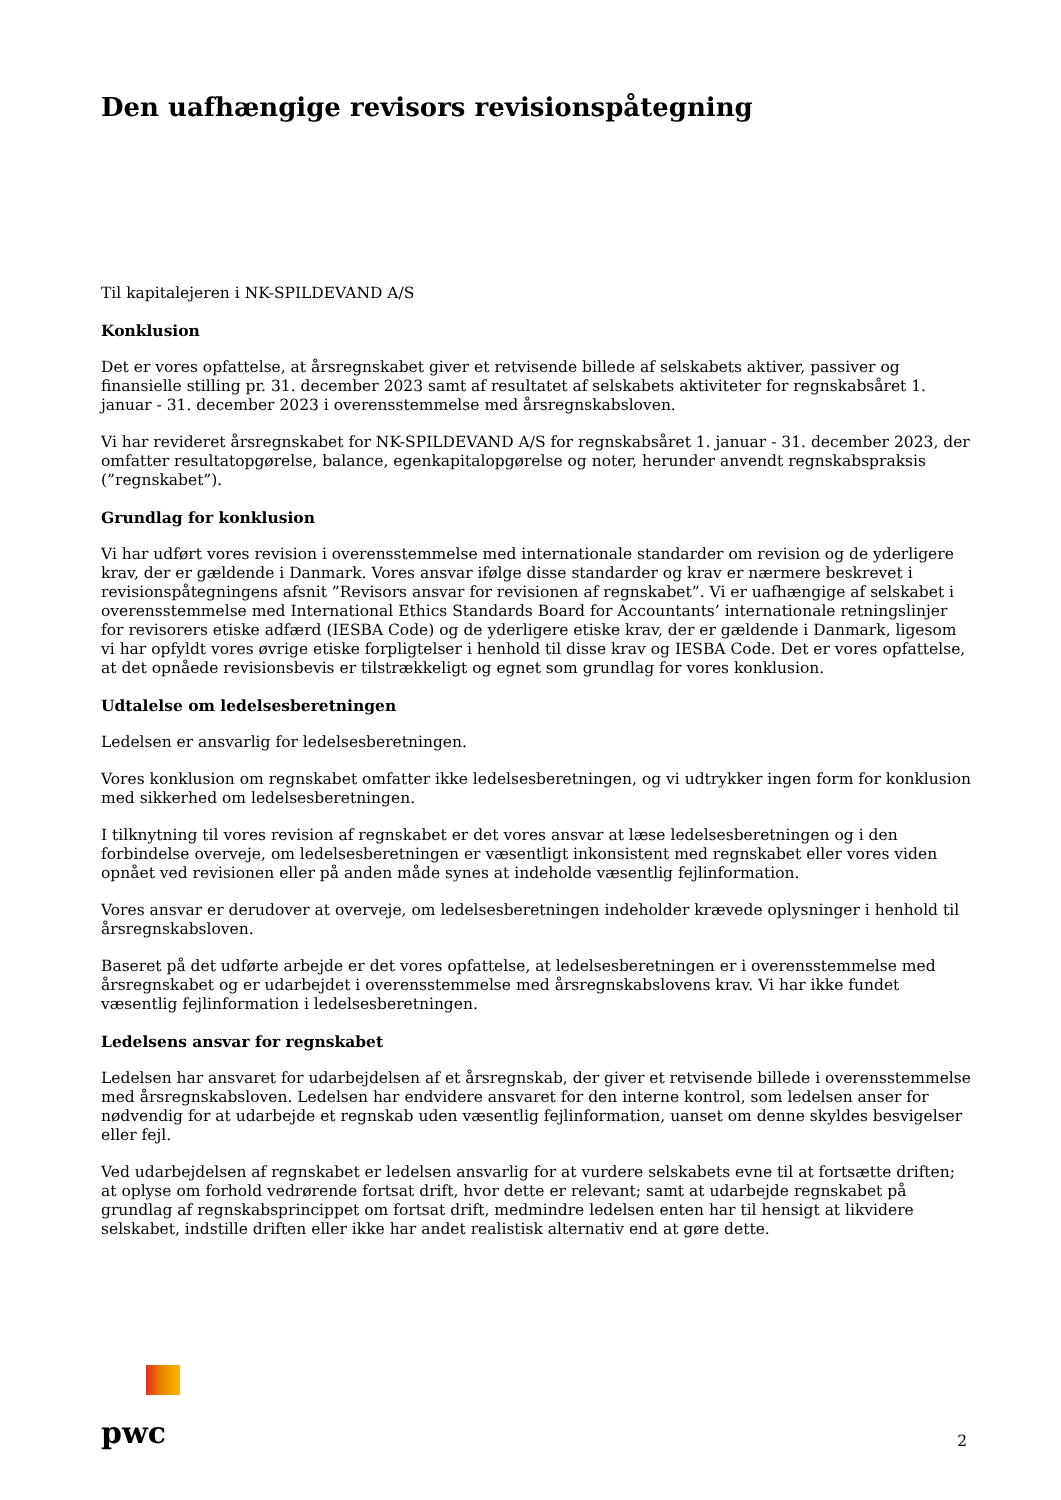Den uafhængige revisors revisionspåtegning
Til kapitalejeren i NK-SPILDEVAND A/S
Konklusion
Det er vores opfattelse, at årsregnskabet giver et retvisende billede af selskabets aktiver, passiver og finansielle stilling pr. 31. december 2023 samt af resultatet af selskabets aktiviteter for regnskabsåret 1. januar - 31. december 2023 i overensstemmelse med årsregnskabsloven.
Vi har revideret årsregnskabet for NK-SPILDEVAND A/S for regnskabsåret 1. januar - 31. december 2023, der omfatter resultatopgørelse, balance, egenkapitalopgørelse og noter, herunder anvendt regnskabspraksis (”regnskabet”).
Grundlag for konklusion
Vi har udført vores revision i overensstemmelse med internationale standarder om revision og de yderligere krav, der er gældende i Danmark. Vores ansvar ifølge disse standarder og krav er nærmere beskrevet i revisionspåtegningens afsnit ”Revisors ansvar for revisionen af regnskabet”. Vi er uafhængige af selskabet i overensstemmelse med International Ethics Standards Board for Accountants’ internationale retningslinjer for revisorers etiske adfærd (IESBA Code) og de yderligere etiske krav, der er gældende i Danmark, ligesom vi har opfyldt vores øvrige etiske forpligtelser i henhold til disse krav og IESBA Code. Det er vores opfattelse, at det opnåede revisionsbevis er tilstrækkeligt og egnet som grundlag for vores konklusion.
Udtalelse om ledelsesberetningen
Ledelsen er ansvarlig for ledelsesberetningen.
Vores konklusion om regnskabet omfatter ikke ledelsesberetningen, og vi udtrykker ingen form for konklusion med sikkerhed om ledelsesberetningen.
I tilknytning til vores revision af regnskabet er det vores ansvar at læse ledelsesberetningen og i den forbindelse overveje, om ledelsesberetningen er væsentligt inkonsistent med regnskabet eller vores viden opnået ved revisionen eller på anden måde synes at indeholde væsentlig fejlinformation.
Vores ansvar er derudover at overveje, om ledelsesberetningen indeholder krævede oplysninger i henhold til årsregnskabsloven.
Baseret på det udførte arbejde er det vores opfattelse, at ledelsesberetningen er i overensstemmelse med årsregnskabet og er udarbejdet i overensstemmelse med årsregnskabslovens krav. Vi har ikke fundet væsentlig fejlinformation i ledelsesberetningen.
Ledelsens ansvar for regnskabet
Ledelsen har ansvaret for udarbejdelsen af et årsregnskab, der giver et retvisende billede i overensstemmelse med årsregnskabsloven. Ledelsen har endvidere ansvaret for den interne kontrol, som ledelsen anser for nødvendig for at udarbejde et regnskab uden væsentlig fejlinformation, uanset om denne skyldes besvigelser eller fejl.
Ved udarbejdelsen af regnskabet er ledelsen ansvarlig for at vurdere selskabets evne til at fortsætte driften; at oplyse om forhold vedrørende fortsat drift, hvor dette er relevant; samt at udarbejde regnskabet på grundlag af regnskabsprincippet om fortsat drift, medmindre ledelsen enten har til hensigt at likvidere selskabet, indstille driften eller ikke har andet realistisk alternativ end at gøre dette.
pwc
2